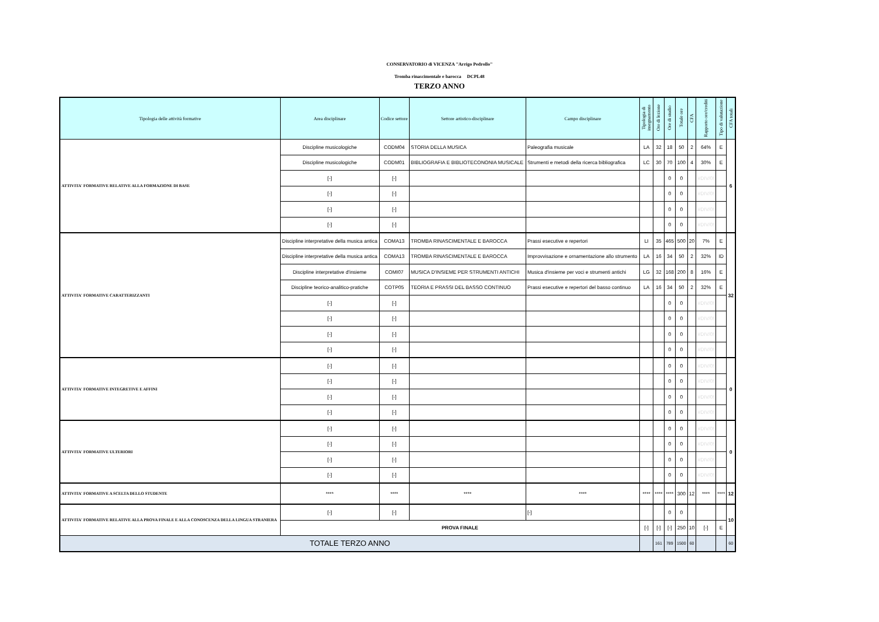CONSERVATORIO di VICENZA "Arrigo Pedrollo"
Tromba rinascimentale e barocca DCPL48
TERZO ANNO
| Tipologia delle attività formative | Area disciplinare | Codice settore | Settore artistico-disciplinare | Campo disciplinare | Tipologia di insegnamento | Ore di lezione | Ore di studio | Totale ore | CFA | Rapporto ore/crediti | Tipo di valutazione | CFA totali |
| --- | --- | --- | --- | --- | --- | --- | --- | --- | --- | --- | --- | --- |
| ATTIVITA' FORMATIVE RELATIVE ALLA FORMAZIONE DI BASE | Discipline musicologiche | CODM04 | STORIA DELLA MUSICA | Paleografia musicale | LA | 32 | 18 | 50 | 2 | 64% | E | 6 |
| | Discipline musicologiche | CODM01 | BIBLIOGRAFIA E BIBLIOTECONONIA MUSICALE | Strumenti e metodi della ricerca bibliografica | LC | 30 | 70 | 100 | 4 | 30% | E | |
| | [-] | [-] | | | | | 0 | 0 | | #DIV/0! | | |
| | [-] | [-] | | | | | 0 | 0 | | #DIV/0! | | |
| | [-] | [-] | | | | | 0 | 0 | | #DIV/0! | | |
| | [-] | [-] | | | | | 0 | 0 | | #DIV/0! | | |
| ATTIVITA' FORMATIVE CARATTERIZZANTI | Discipline interpretative della musica antica | COMA13 | TROMBA RINASCIMENTALE E BAROCCA | Prassi esecutive e repertori | LI | 35 | 465 | 500 | 20 | 7% | E | 32 |
| | Discipline interpretative della musica antica | COMA13 | TROMBA RINASCIMENTALE E BAROCCA | Improvvisazione e ornamentazione allo strumento | LA | 16 | 34 | 50 | 2 | 32% | ID | |
| | Discipline interpretative d'insieme | COMI07 | MUSICA D'INSIEME PER STRUMENTI ANTICHI | Musica d'insieme per voci e strumenti antichi | LG | 32 | 168 | 200 | 8 | 16% | E | |
| | Discipline teorico-analitico-pratiche | COTP05 | TEORIA E PRASSI DEL BASSO CONTINUO | Prassi esecutive e repertori del basso continuo | LA | 16 | 34 | 50 | 2 | 32% | E | |
| | [-] | [-] | | | | | 0 | 0 | | #DIV/0! | | |
| | [-] | [-] | | | | | 0 | 0 | | #DIV/0! | | |
| | [-] | [-] | | | | | 0 | 0 | | #DIV/0! | | |
| | [-] | [-] | | | | | 0 | 0 | | #DIV/0! | | |
| ATTIVITA' FORMATIVE INTEGRETIVE E AFFINI | [-] | [-] | | | | | 0 | 0 | | #DIV/0! | | 0 |
| | [-] | [-] | | | | | 0 | 0 | | #DIV/0! | | |
| | [-] | [-] | | | | | 0 | 0 | | #DIV/0! | | |
| | [-] | [-] | | | | | 0 | 0 | | #DIV/0! | | |
| ATTIVITA' FORMATIVE ULTERIORI | [-] | [-] | | | | | 0 | 0 | | #DIV/0! | | 0 |
| | [-] | [-] | | | | | 0 | 0 | | #DIV/0! | | |
| | [-] | [-] | | | | | 0 | 0 | | #DIV/0! | | |
| | [-] | [-] | | | | | 0 | 0 | | #DIV/0! | | |
| ATTIVITA' FORMATIVE A SCELTA DELLO STUDENTE | **** | **** | **** | **** | **** | **** | **** | 300 | 12 | **** | **** | 12 |
| ATTIVITA' FORMATIVE RELATIVE ALLA PROVA FINALE E ALLA CONOSCENZA DELLA LINGUA STRANIERA | [-] | [-] | | [-] | | | 0 | 0 | | | | 10 |
| | PROVA FINALE | | | | [-] | [-] | [-] | 250 | 10 | [-] | E | |
| TOTALE TERZO ANNO | | | | | | 161 | 789 | 1500 | 60 | | | 60 |